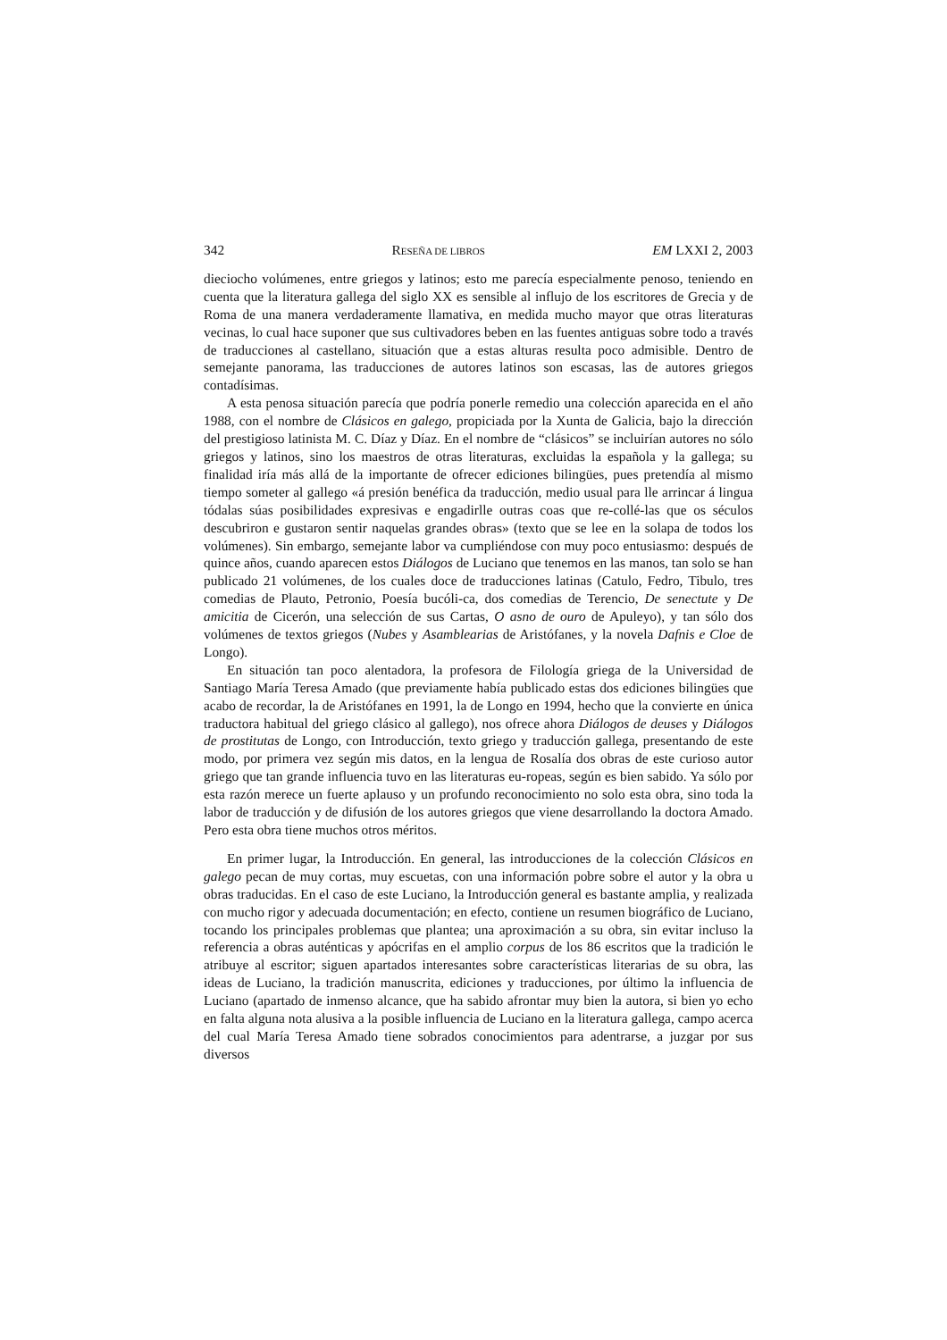342 RESEÑA DE LIBROS EM LXXI 2, 2003
dieciocho volúmenes, entre griegos y latinos; esto me parecía especialmente penoso, teniendo en cuenta que la literatura gallega del siglo XX es sensible al influjo de los escritores de Grecia y de Roma de una manera verdaderamente llamativa, en medida mucho mayor que otras literaturas vecinas, lo cual hace suponer que sus cultivadores beben en las fuentes antiguas sobre todo a través de traducciones al castellano, situación que a estas alturas resulta poco admisible. Dentro de semejante panorama, las traducciones de autores latinos son escasas, las de autores griegos contadísimas.
A esta penosa situación parecía que podría ponerle remedio una colección aparecida en el año 1988, con el nombre de Clásicos en galego, propiciada por la Xunta de Galicia, bajo la dirección del prestigioso latinista M. C. Díaz y Díaz. En el nombre de “clásicos” se incluirían autores no sólo griegos y latinos, sino los maestros de otras literaturas, excluidas la española y la gallega; su finalidad iría más allá de la importante de ofrecer ediciones bilingües, pues pretendía al mismo tiempo someter al gallego «á presión benéfica da traducción, medio usual para lle arrincar á lingua tódalas súas posibilidades expresivas e engadirlle outras coas que re-collé-las que os séculos descubriron e gustaron sentir naquelas grandes obras» (texto que se lee en la solapa de todos los volúmenes). Sin embargo, semejante labor va cumpliéndose con muy poco entusiasmo: después de quince años, cuando aparecen estos Diálogos de Luciano que tenemos en las manos, tan solo se han publicado 21 volúmenes, de los cuales doce de traducciones latinas (Catulo, Fedro, Tibulo, tres comedias de Plauto, Petronio, Poesía bucóli-ca, dos comedias de Terencio, De senectute y De amicitia de Cicerón, una selección de sus Cartas, O asno de ouro de Apuleyo), y tan sólo dos volúmenes de textos griegos (Nubes y Asamblearias de Aristófanes, y la novela Dafnis e Cloe de Longo).
En situación tan poco alentadora, la profesora de Filología griega de la Universidad de Santiago María Teresa Amado (que previamente había publicado estas dos ediciones bilingües que acabo de recordar, la de Aristófanes en 1991, la de Longo en 1994, hecho que la convierte en única traductora habitual del griego clásico al gallego), nos ofrece ahora Diálogos de deuses y Diálogos de prostitutas de Longo, con Introducción, texto griego y traducción gallega, presentando de este modo, por primera vez según mis datos, en la lengua de Rosalía dos obras de este curioso autor griego que tan grande influencia tuvo en las literaturas eu-ropeas, según es bien sabido. Ya sólo por esta razón merece un fuerte aplauso y un profundo reconocimiento no solo esta obra, sino toda la labor de traducción y de difusión de los autores griegos que viene desarrollando la doctora Amado. Pero esta obra tiene muchos otros méritos.
En primer lugar, la Introducción. En general, las introducciones de la colección Clásicos en galego pecan de muy cortas, muy escuetas, con una información pobre sobre el autor y la obra u obras traducidas. En el caso de este Luciano, la Introducción general es bastante amplia, y realizada con mucho rigor y adecuada documentación; en efecto, contiene un resumen biográfico de Luciano, tocando los principales problemas que plantea; una aproximación a su obra, sin evitar incluso la referencia a obras auténticas y apócrifas en el amplio corpus de los 86 escritos que la tradición le atribuye al escritor; siguen apartados interesantes sobre características literarias de su obra, las ideas de Luciano, la tradición manuscrita, ediciones y traducciones, por último la influencia de Luciano (apartado de inmenso alcance, que ha sabido afrontar muy bien la autora, si bien yo echo en falta alguna nota alusiva a la posible influencia de Luciano en la literatura gallega, campo acerca del cual María Teresa Amado tiene sobrados conocimientos para adentrarse, a juzgar por sus diversos